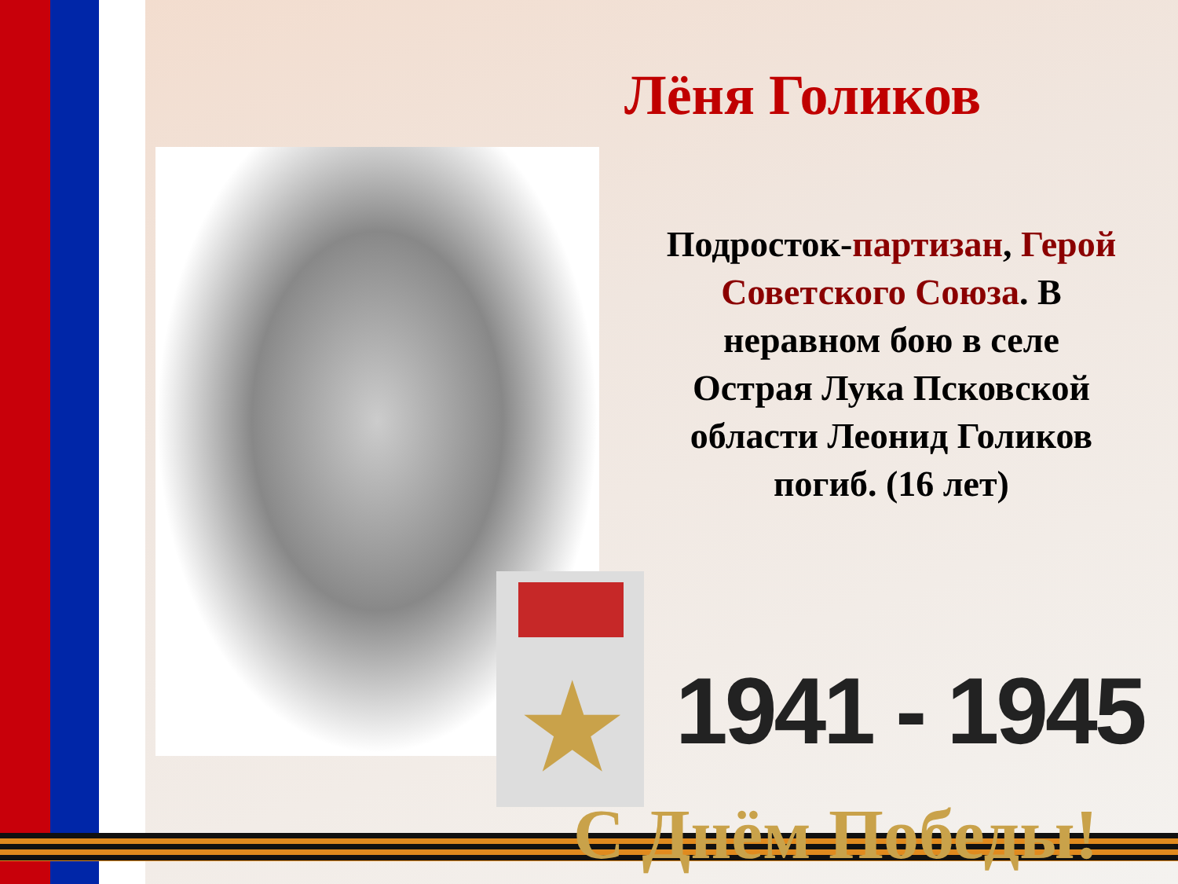Лёня Голиков
★
Подросток-партизан, Герой Советского Союза. В неравном бою в селе Острая Лука Псковской области Леонид Голиков погиб. (16 лет)
1941 - 1945
С Днём Победы!